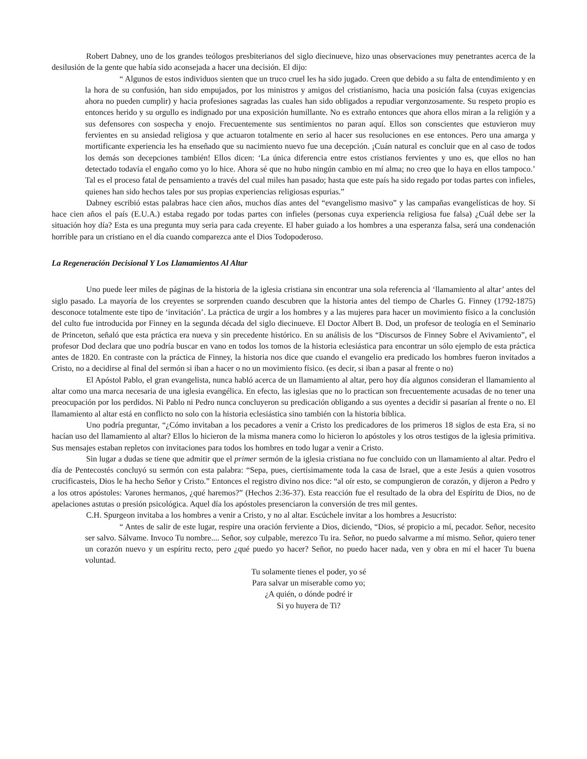Robert Dabney, uno de los grandes teólogos presbiterianos del siglo diecinueve, hizo unas observaciones muy penetrantes acerca de la desilusión de la gente que había sido aconsejada a hacer una decisión. El dijo:
“ Algunos de estos individuos sienten que un truco cruel les ha sido jugado. Creen que debido a su falta de entendimiento y en la hora de su confusión, han sido empujados, por los ministros y amigos del cristianismo, hacia una posición falsa (cuyas exigencias ahora no pueden cumplir) y hacia profesiones sagradas las cuales han sido obligados a repudiar vergonzosamente. Su respeto propio es entonces herido y su orgullo es indignado por una exposición humillante. No es extraño entonces que ahora ellos miran a la religión y a sus defensores con sospecha y enojo. Frecuentemente sus sentimientos no paran aquí. Ellos son conscientes que estuvieron muy fervientes en su ansiedad religiosa y que actuaron totalmente en serio al hacer sus resoluciones en ese entonces. Pero una amarga y mortificante experiencia les ha enseñado que su nacimiento nuevo fue una decepción. ¡Cuán natural es concluir que en al caso de todos los demás son decepciones también! Ellos dicen: ‘La única diferencia entre estos cristianos fervientes y uno es, que ellos no han detectado todavía el engaño como yo lo hice. Ahora sé que no hubo ningún cambio en mí alma; no creo que lo haya en ellos tampoco.’ Tal es el proceso fatal de pensamiento a través del cual miles han pasado; hasta que este país ha sido regado por todas partes con infieles, quienes han sido hechos tales por sus propias experiencias religiosas espurias.”
Dabney escribió estas palabras hace cien años, muchos días antes del “evangelismo masivo” y las campañas evangelísticas de hoy. Si hace cien años el país (E.U.A.) estaba regado por todas partes con infieles (personas cuya experiencia religiosa fue falsa) ¿Cuál debe ser la situación hoy día? Esta es una pregunta muy seria para cada creyente. El haber guiado a los hombres a una esperanza falsa, será una condenación horrible para un cristiano en el día cuando comparezca ante el Dios Todopoderoso.
La Regeneración Decisional Y Los Llamamientos Al Altar
Uno puede leer miles de páginas de la historia de la iglesia cristiana sin encontrar una sola referencia al ‘llamamiento al altar’ antes del siglo pasado. La mayoría de los creyentes se sorprenden cuando descubren que la historia antes del tiempo de Charles G. Finney (1792-1875) desconoce totalmente este tipo de ‘invitación’. La práctica de urgir a los hombres y a las mujeres para hacer un movimiento físico a la conclusión del culto fue introducida por Finney en la segunda década del siglo diecinueve. El Doctor Albert B. Dod, un profesor de teología en el Seminario de Princeton, señaló que esta práctica era nueva y sin precedente histórico. En su análisis de los “Discursos de Finney Sobre el Avivamiento”, el profesor Dod declara que uno podría buscar en vano en todos los tomos de la historia eclesiástica para encontrar un sólo ejemplo de esta práctica antes de 1820. En contraste con la práctica de Finney, la historia nos dice que cuando el evangelio era predicado los hombres fueron invitados a Cristo, no a decidirse al final del sermón si iban a hacer o no un movimiento físico. (es decir, si iban a pasar al frente o no)
El Apóstol Pablo, el gran evangelista, nunca habló acerca de un llamamiento al altar, pero hoy día algunos consideran el llamamiento al altar como una marca necesaria de una iglesia evangélica. En efecto, las iglesias que no lo practican son frecuentemente acusadas de no tener una preocupación por los perdidos. Ni Pablo ni Pedro nunca concluyeron su predicación obligando a sus oyentes a decidir si pasarían al frente o no. El llamamiento al altar está en conflicto no solo con la historia eclesiástica sino también con la historia bíblica.
Uno podría preguntar, “¿Cómo invitaban a los pecadores a venir a Cristo los predicadores de los primeros 18 siglos de esta Era, si no hacían uso del llamamiento al altar? Ellos lo hicieron de la misma manera como lo hicieron lo apóstoles y los otros testigos de la iglesia primitiva. Sus mensajes estaban repletos con invitaciones para todos los hombres en todo lugar a venir a Cristo.
Sin lugar a dudas se tiene que admitir que el primer sermón de la iglesia cristiana no fue concluido con un llamamiento al altar. Pedro el día de Pentecostés concluyó su sermón con esta palabra: “Sepa, pues, ciertísimamente toda la casa de Israel, que a este Jesús a quien vosotros crucificasteis, Dios le ha hecho Señor y Cristo.” Entonces el registro divino nos dice: “al oír esto, se compungieron de corazón, y dijeron a Pedro y a los otros apóstoles: Varones hermanos, ¿qué haremos?” (Hechos 2:36-37). Esta reacción fue el resultado de la obra del Espíritu de Dios, no de apelaciones astutas o presión psicológica. Aquel día los apóstoles presenciaron la conversión de tres mil gentes.
C.H. Spurgeon invitaba a los hombres a venir a Cristo, y no al altar. Escúchele invitar a los hombres a Jesucristo:
“ Antes de salir de este lugar, respire una oración ferviente a Dios, diciendo, “Dios, sé propicio a mí, pecador. Señor, necesito ser salvo. Sálvame. Invoco Tu nombre.... Señor, soy culpable, merezco Tu ira. Señor, no puedo salvarme a mí mismo. Señor, quiero tener un corazón nuevo y un espíritu recto, pero ¿qué puedo yo hacer? Señor, no puedo hacer nada, ven y obra en mí el hacer Tu buena voluntad.
Tu solamente tienes el poder, yo sé
Para salvar un miserable como yo;
¿A quién, o dónde podré ir
Si yo huyera de Ti?